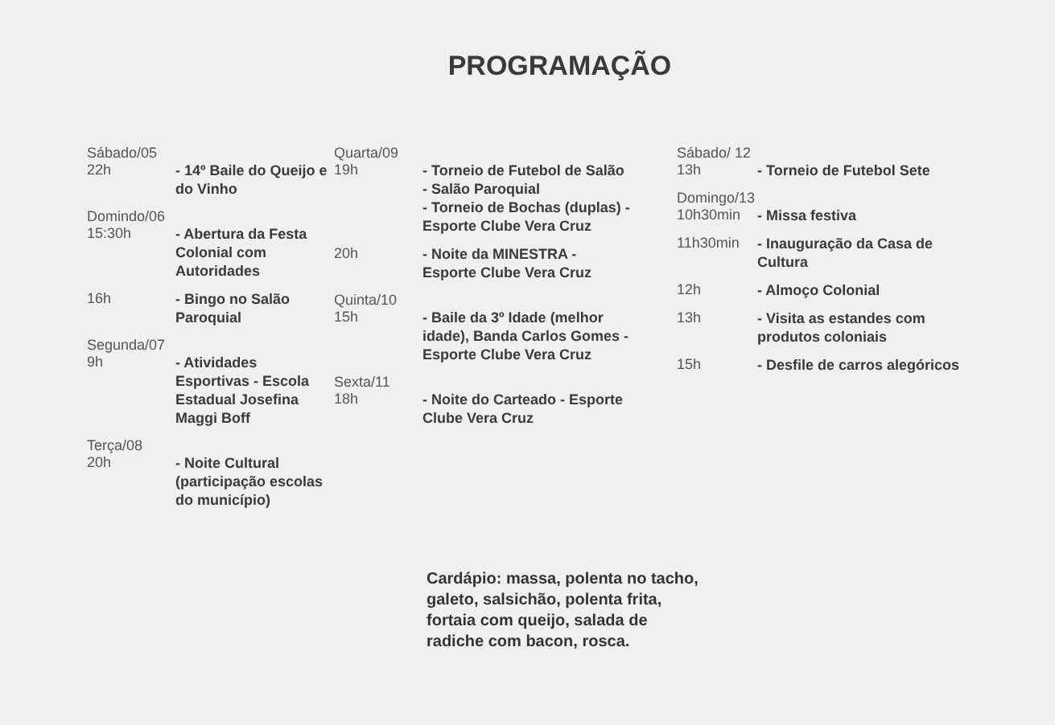PROGRAMAÇÃO
Sábado/05
22h - 14º Baile do Queijo e do Vinho
Domindo/06
15:30h - Abertura da Festa Colonial com Autoridades
16h - Bingo no Salão Paroquial
Segunda/07
9h - Atividades Esportivas - Escola Estadual Josefina Maggi Boff
Terça/08
20h - Noite Cultural (participação escolas do município)
Quarta/09
19h - Torneio de Futebol de Salão - Salão Paroquial
- Torneio de Bochas (duplas) - Esporte Clube Vera Cruz
20h - Noite da MINESTRA - Esporte Clube Vera Cruz
Quinta/10
15h - Baile da 3º Idade (melhor idade), Banda Carlos Gomes - Esporte Clube Vera Cruz
Sexta/11
18h - Noite do Carteado - Esporte Clube Vera Cruz
Sábado/ 12
13h - Torneio de Futebol Sete
Domingo/13
10h30min - Missa festiva
11h30min - Inauguração da Casa de Cultura
12h - Almoço Colonial
13h - Visita as estandes com produtos coloniais
15h - Desfile de carros alegóricos
Cardápio: massa, polenta no tacho, galeto, salsichão, polenta frita, fortaia com queijo, salada de radiche com bacon, rosca.